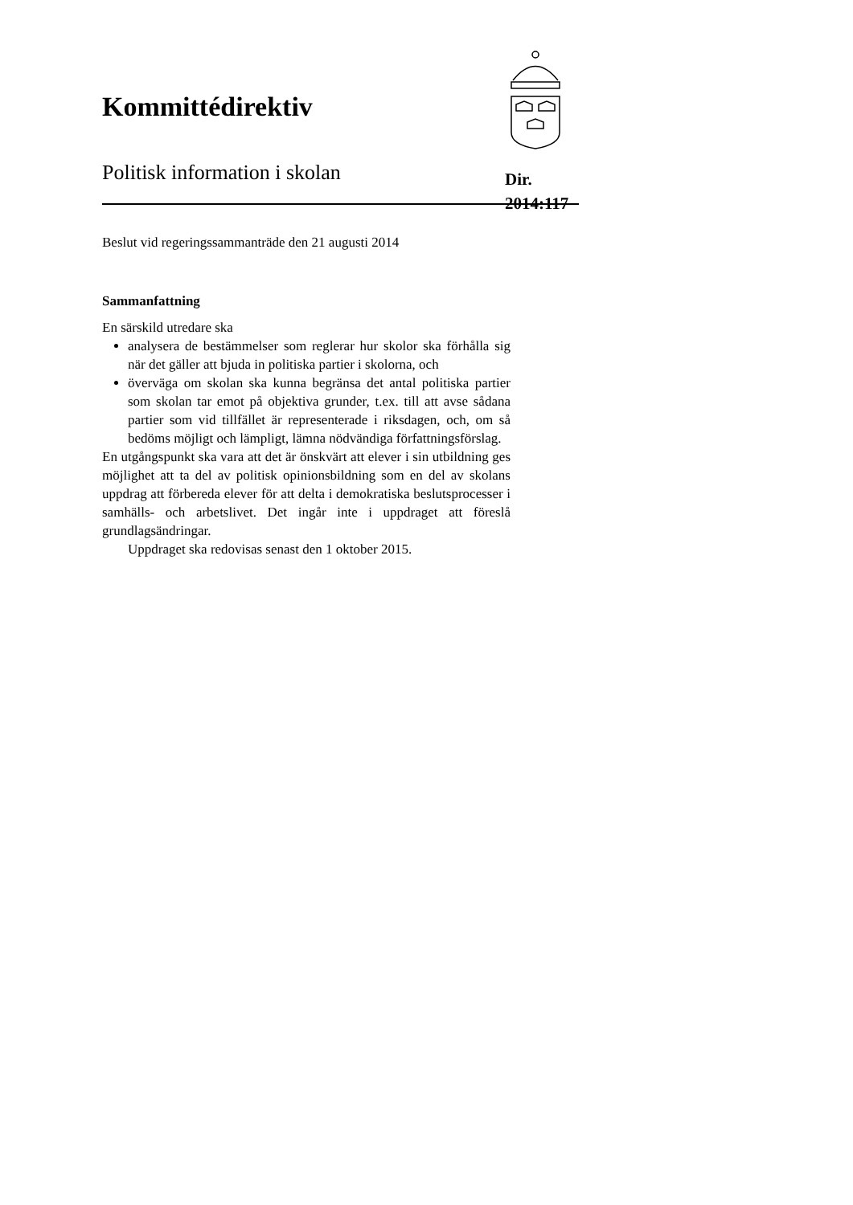Kommittédirektiv
Politisk information i skolan
Dir.
2014:117
Beslut vid regeringssammanträde den 21 augusti 2014
Sammanfattning
En särskild utredare ska
analysera de bestämmelser som reglerar hur skolor ska förhålla sig när det gäller att bjuda in politiska partier i skolorna, och
överväga om skolan ska kunna begränsa det antal politiska partier som skolan tar emot på objektiva grunder, t.ex. till att avse sådana partier som vid tillfället är representerade i riksdagen, och, om så bedöms möjligt och lämpligt, lämna nödvändiga författningsförslag.
En utgångspunkt ska vara att det är önskvärt att elever i sin utbildning ges möjlighet att ta del av politisk opinionsbildning som en del av skolans uppdrag att förbereda elever för att delta i demokratiska beslutsprocesser i samhälls- och arbetslivet. Det ingår inte i uppdraget att föreslå grundlagsändringar.
Uppdraget ska redovisas senast den 1 oktober 2015.